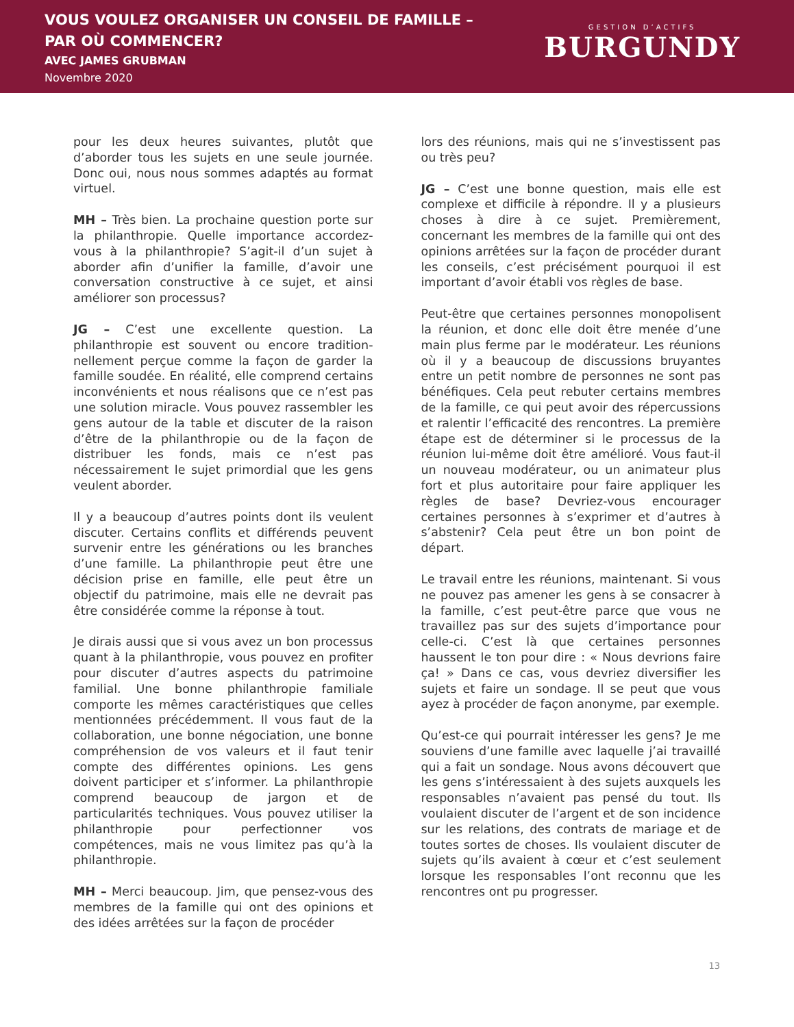VOUS VOULEZ ORGANISER UN CONSEIL DE FAMILLE –
PAR OÙ COMMENCER?
AVEC JAMES GRUBMAN
Novembre 2020
GESTION D’ACTIFS
BURGUNDY
pour les deux heures suivantes, plutôt que d’aborder tous les sujets en une seule journée. Donc oui, nous nous sommes adaptés au format virtuel.
MH – Très bien. La prochaine question porte sur la philanthropie. Quelle importance accordez-vous à la philanthropie? S’agit-il d’un sujet à aborder afin d’unifier la famille, d’avoir une conversation constructive à ce sujet, et ainsi améliorer son processus?
JG – C’est une excellente question. La philanthropie est souvent ou encore tradition­nellement perçue comme la façon de garder la famille soudée. En réalité, elle comprend certains inconvénients et nous réalisons que ce n’est pas une solution miracle. Vous pouvez rassembler les gens autour de la table et discuter de la raison d’être de la philanthropie ou de la façon de distribuer les fonds, mais ce n’est pas nécessairement le sujet primordial que les gens veulent aborder.
Il y a beaucoup d’autres points dont ils veulent discuter. Certains conflits et différends peu­vent survenir entre les générations ou les branches d’une famille. La philanthropie peut être une décision prise en famille, elle peut être un objectif du patrimoine, mais elle ne devrait pas être considérée comme la réponse à tout.
Je dirais aussi que si vous avez un bon processus quant à la philanthropie, vous pouvez en profiter pour discuter d’autres aspects du patrimoine familial. Une bonne philanthropie familiale comporte les mêmes caractéristiques que celles mentionnées précé­demment. Il vous faut de la collaboration, une bonne négociation, une bonne compréhension de vos valeurs et il faut tenir compte des différentes opinions. Les gens doivent partici­per et s’informer. La philanthropie comprend beaucoup de jargon et de particularités tech­niques. Vous pouvez utiliser la philanthropie pour perfectionner vos compétences, mais ne vous limitez pas qu’à la philanthropie.
MH – Merci beaucoup. Jim, que pensez-vous des membres de la famille qui ont des opinions et des idées arrêtées sur la façon de procéder
lors des réunions, mais qui ne s’investissent pas ou très peu?
JG – C’est une bonne question, mais elle est complexe et difficile à répondre. Il y a plusieurs choses à dire à ce sujet. Premièrement, concernant les membres de la famille qui ont des opinions arrêtées sur la façon de procéder durant les conseils, c’est précisément pourquoi il est important d’avoir établi vos règles de base.
Peut-être que certaines personnes monopoli­sent la réunion, et donc elle doit être menée d’une main plus ferme par le modérateur. Les réunions où il y a beaucoup de discussions bruyantes entre un petit nombre de personnes ne sont pas bénéfiques. Cela peut rebuter certains membres de la famille, ce qui peut avoir des répercussions et ralentir l’efficacité des rencontres. La première étape est de dé­terminer si le processus de la réunion lui-même doit être amélioré. Vous faut-il un nouveau modérateur, ou un animateur plus fort et plus autoritaire pour faire appliquer les règles de base? Devriez-vous encourager certaines personnes à s’exprimer et d’autres à s’abstenir? Cela peut être un bon point de départ.
Le travail entre les réunions, maintenant. Si vous ne pouvez pas amener les gens à se consacrer à la famille, c’est peut-être parce que vous ne travaillez pas sur des sujets d’impor­tance pour celle-ci. C’est là que certaines personnes haussent le ton pour dire : « Nous devrions faire ça! » Dans ce cas, vous devriez diversifier les sujets et faire un sondage. Il se peut que vous ayez à procéder de façon anonyme, par exemple.
Qu’est-ce qui pourrait intéresser les gens? Je me souviens d’une famille avec laquelle j’ai travaillé qui a fait un sondage. Nous avons découvert que les gens s’intéressaient à des sujets auxquels les responsables n’avaient pas pensé du tout. Ils voulaient discuter de l’argent et de son incidence sur les relations, des contrats de mariage et de toutes sortes de choses. Ils voulaient discuter de sujets qu’ils avaient à cœur et c’est seulement lorsque les responsables l’ont reconnu que les rencontres ont pu progresser.
13